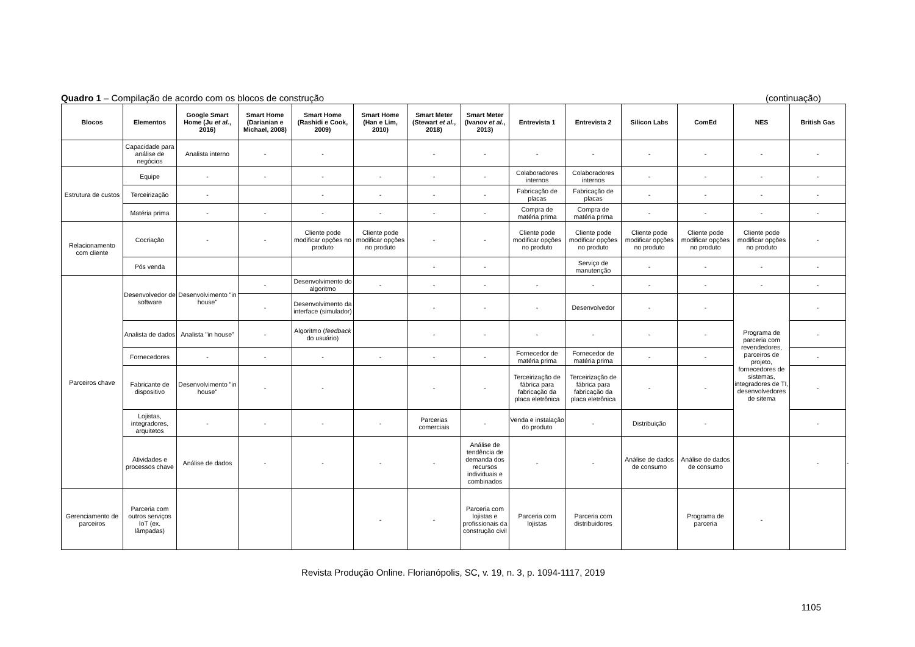Quadro 1 – Compilação de acordo com os blocos de construção (continuação)
| Blocos | Elementos | Google Smart Home (Ju et al. , 2016) | Smart Home (Darianian e Michael, 2008) | Smart Home (Rashidi e Cook, 2009) | Smart Home (Han e Lim, 2010) | Smart Meter (Stewart et al. , 2018) | Smart Meter (Ivanov et al. , 2013) | Entrevista 1 | Entrevista 2 | Silicon Labs | ComEd | NES | British Gas | |
| --- | --- | --- | --- | --- | --- | --- | --- | --- | --- | --- | --- | --- | --- | --- |
| | Capacidade para análise de negócios | Analista interno | - | - | | - | - | - | - | - | - | - | - | |
| Estrutura de custos | Equipe | - | - | - | - | - | - | Colaboradores internos | Colaboradores internos | - | - | - | - | |
| | Terceirização | - | | - | - | - | - | Fabricação de placas | Fabricação de placas | - | - | - | - | |
| | Matéria prima | - | - | - | - | - | - | Compra de matéria prima | Compra de matéria prima | - | - | - | - | |
| Relacionamento com cliente | Cocriação | - | - | Cliente pode modificar opções no produto | Cliente pode modificar opções no produto | - | - | Cliente pode modificar opções no produto | Cliente pode modificar opções no produto | Cliente pode modificar opções no produto | Cliente pode modificar opções no produto | Cliente pode modificar opções no produto | - | |
| | Pós venda | | | | | - | - | | Serviço de manutenção | - | - | - | - | |
| Parceiros chave | Desenvolvedor de software | Desenvolvimento "in house" | - | Desenvolvimento do algoritmo | - | - | - | - | - | - | - | - | - | |
| | | | - | Desenvolvimento da interface (simulador) | | - | - | - | Desenvolvedor | - | - | Programa de parceria com revendedores, parceiros de projeto, fornecedores de sistemas, integradores de TI, desenvolvedores de sitema | - | |
| | Analista de dados | Analista "in house" | - | Algoritmo ( feedback do usuário) | | - | - | - | - | - | - | | - | |
| | Fornecedores | - | - | - | - | - | - | Fornecedor de matéria prima | Fornecedor de matéria prima | - | - | | - | |
| | Fabricante de dispositivo | Desenvolvimento "in house" | - | - | | - | - | Terceirização de fábrica para fabricação da placa eletrônica | Terceirização de fábrica para fabricação da placa eletrônica | - | - | | - | |
| | Lojistas, integradores, arquitetos | - | - | - | - | Parcerias comerciais | - | Venda e instalação do produto | - | Distribuição | - | | - | |
| | Atividades e processos chave | Análise de dados | - | - | - | - | Análise de tendência de demanda dos recursos individuais e combinados | - | - | Análise de dados de consumo | Análise de dados de consumo | | - | - |
| Gerenciamento de parceiros | Parceria com outros serviços IoT (ex. lâmpadas) | | | | - | - | Parceria com lojistas e profissionais da construção civil | Parceria com lojistas | Parceria com distribuidores | | Programa de parceria | - | | |
Revista Produção Online. Florianópolis, SC, v. 19, n. 3, p. 1094-1117, 2019
1105